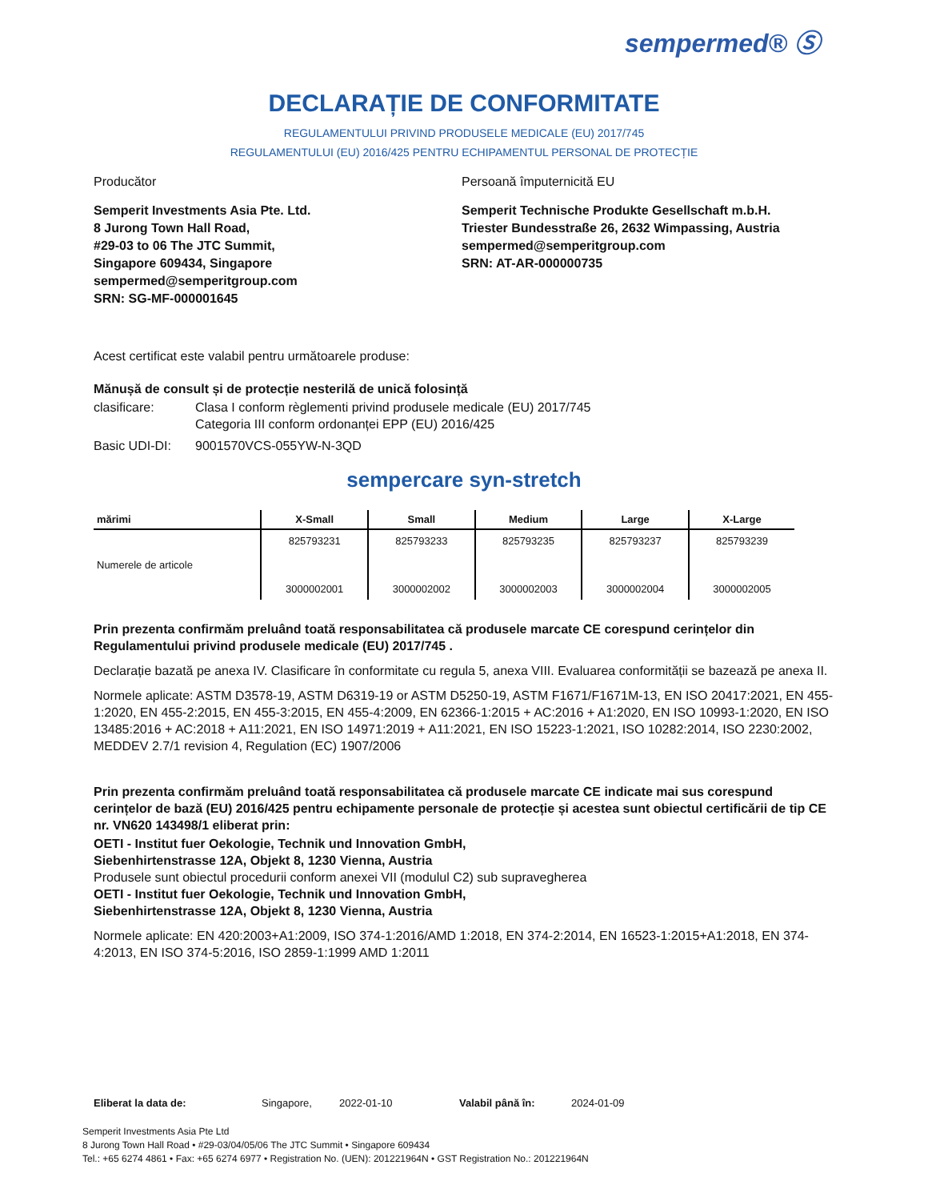sempermed® Ⓢ
DECLARAȚIE DE CONFORMITATE
REGULAMENTULUI PRIVIND PRODUSELE MEDICALE (EU) 2017/745
REGULAMENTULUI (EU) 2016/425 PENTRU ECHIPAMENTUL PERSONAL DE PROTECȚIE
Producător Persoană împuternicită EU
Semperit Investments Asia Pte. Ltd.
8 Jurong Town Hall Road,
#29-03 to 06 The JTC Summit,
Singapore 609434, Singapore
sempermed@semperitgroup.com
SRN: SG-MF-000001645
Semperit Technische Produkte Gesellschaft m.b.H.
Triester Bundesstraße 26, 2632 Wimpassing, Austria
sempermed@semperitgroup.com
SRN: AT-AR-000000735
Acest certificat este valabil pentru următoarele produse:
Mănușă de consult și de protecție nesterilă de unică folosință
clasificare: Clasa I conform règlementi privind produsele medicale (EU) 2017/745
Categoria III conform ordonanței EPP (EU) 2016/425
Basic UDI-DI: 9001570VCS-055YW-N-3QD
sempercare syn-stretch
| mărimi | X-Small | Small | Medium | Large | X-Large |
| --- | --- | --- | --- | --- | --- |
| Numerele de articole | 825793231 3000002001 | 825793233 3000002002 | 825793235 3000002003 | 825793237 3000002004 | 825793239 3000002005 |
Prin prezenta confirmăm preluând toată responsabilitatea că produsele marcate CE corespund cerințelor din Regulamentului privind produsele medicale (EU) 2017/745 .
Declarație bazată pe anexa IV. Clasificare în conformitate cu regula 5, anexa VIII. Evaluarea conformității se bazează pe anexa II.
Normele aplicate: ASTM D3578-19, ASTM D6319-19 or ASTM D5250-19, ASTM F1671/F1671M-13, EN ISO 20417:2021, EN 455-1:2020, EN 455-2:2015, EN 455-3:2015, EN 455-4:2009, EN 62366-1:2015 + AC:2016 + A1:2020, EN ISO 10993-1:2020, EN ISO 13485:2016 + AC:2018 + A11:2021, EN ISO 14971:2019 + A11:2021, EN ISO 15223-1:2021, ISO 10282:2014, ISO 2230:2002, MEDDEV 2.7/1 revision 4, Regulation (EC) 1907/2006
Prin prezenta confirmăm preluând toată responsabilitatea că produsele marcate CE indicate mai sus corespund cerințelor de bază (EU) 2016/425 pentru echipamente personale de protecție și acestea sunt obiectul certificării de tip CE nr. VN620 143498/1 eliberat prin:
OETI - Institut fuer Oekologie, Technik und Innovation GmbH,
Siebenhirtenstrasse 12A, Objekt 8, 1230 Vienna, Austria
Produsele sunt obiectul procedurii conform anexei VII (modulul C2) sub supravegherea
OETI - Institut fuer Oekologie, Technik und Innovation GmbH,
Siebenhirtenstrasse 12A, Objekt 8, 1230 Vienna, Austria
Normele aplicate: EN 420:2003+A1:2009, ISO 374-1:2016/AMD 1:2018, EN 374-2:2014, EN 16523-1:2015+A1:2018, EN 374-4:2013, EN ISO 374-5:2016, ISO 2859-1:1999 AMD 1:2011
Eliberat la data de: Singapore, 2022-01-10 Valabil până în: 2024-01-09
Semperit Investments Asia Pte Ltd
8 Jurong Town Hall Road • #29-03/04/05/06 The JTC Summit • Singapore 609434
Tel.: +65 6274 4861 • Fax: +65 6274 6977 • Registration No. (UEN): 201221964N • GST Registration No.: 201221964N